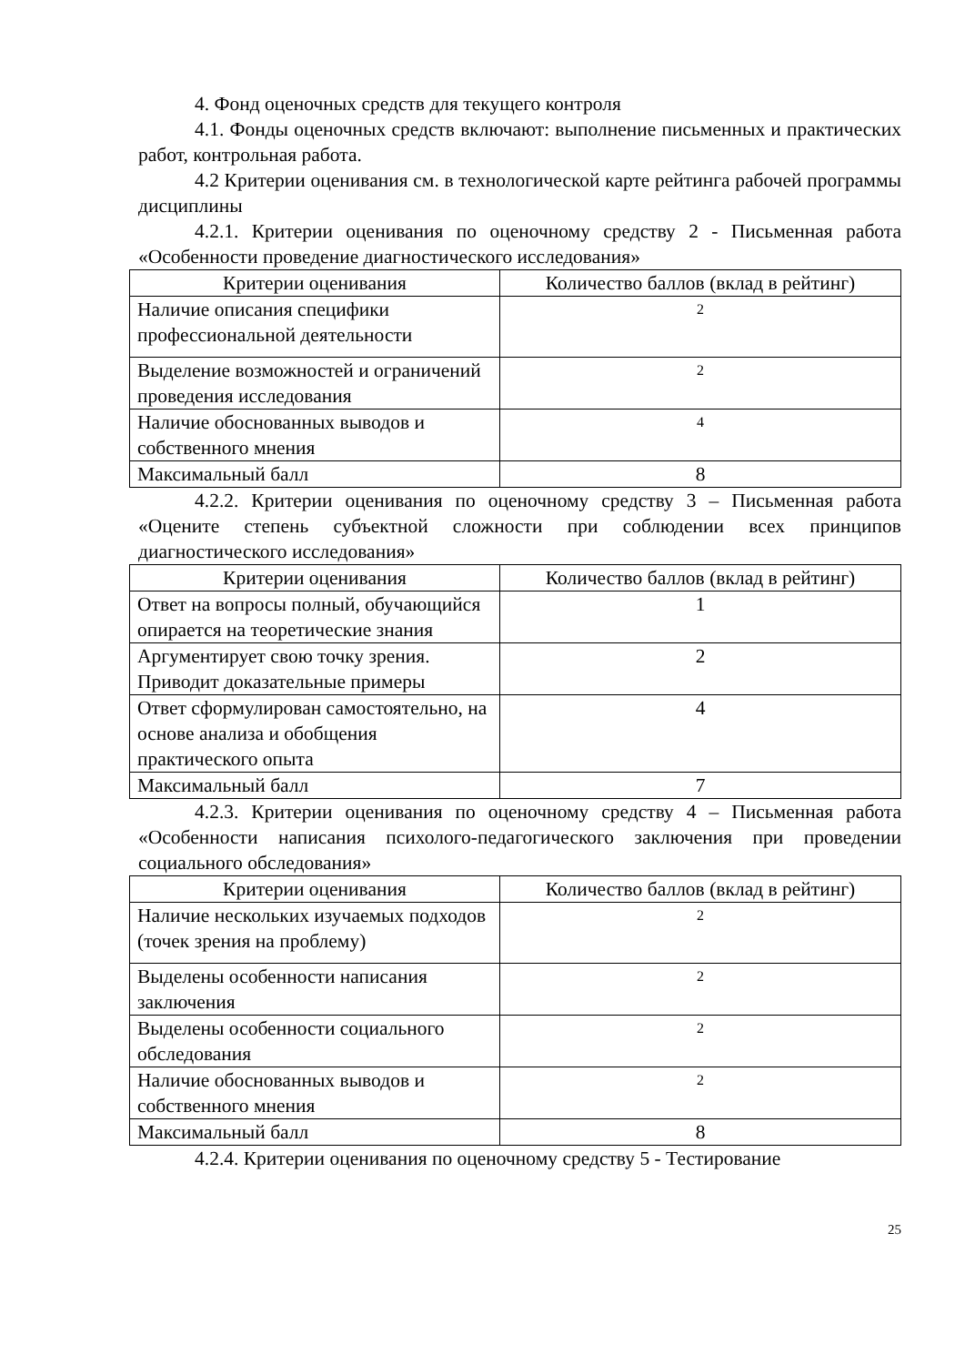4. Фонд оценочных средств для текущего контроля
4.1. Фонды оценочных средств включают: выполнение письменных и практических работ, контрольная работа.
4.2 Критерии оценивания см. в технологической карте рейтинга рабочей программы дисциплины
4.2.1. Критерии оценивания по оценочному средству 2 - Письменная работа «Особенности проведение диагностического исследования»
| Критерии оценивания | Количество баллов (вклад в рейтинг) |
| --- | --- |
| Наличие описания специфики профессиональной деятельности | 2 |
| Выделение возможностей и ограничений проведения исследования | 2 |
| Наличие обоснованных выводов и собственного мнения | 4 |
| Максимальный балл | 8 |
4.2.2. Критерии оценивания по оценочному средству 3 – Письменная работа «Оцените степень субъектной сложности при соблюдении всех принципов диагностического исследования»
| Критерии оценивания | Количество баллов (вклад в рейтинг) |
| --- | --- |
| Ответ на вопросы полный, обучающийся опирается на теоретические знания | 1 |
| Аргументирует свою точку зрения. Приводит доказательные примеры | 2 |
| Ответ сформулирован самостоятельно, на основе анализа и обобщения практического опыта | 4 |
| Максимальный балл | 7 |
4.2.3. Критерии оценивания по оценочному средству 4 – Письменная работа «Особенности написания психолого-педагогического заключения при проведении социального обследования»
| Критерии оценивания | Количество баллов (вклад в рейтинг) |
| --- | --- |
| Наличие нескольких изучаемых подходов (точек зрения на проблему) | 2 |
| Выделены особенности написания заключения | 2 |
| Выделены особенности социального обследования | 2 |
| Наличие обоснованных выводов и собственного мнения | 2 |
| Максимальный балл | 8 |
4.2.4. Критерии оценивания по оценочному средству 5 - Тестирование
25